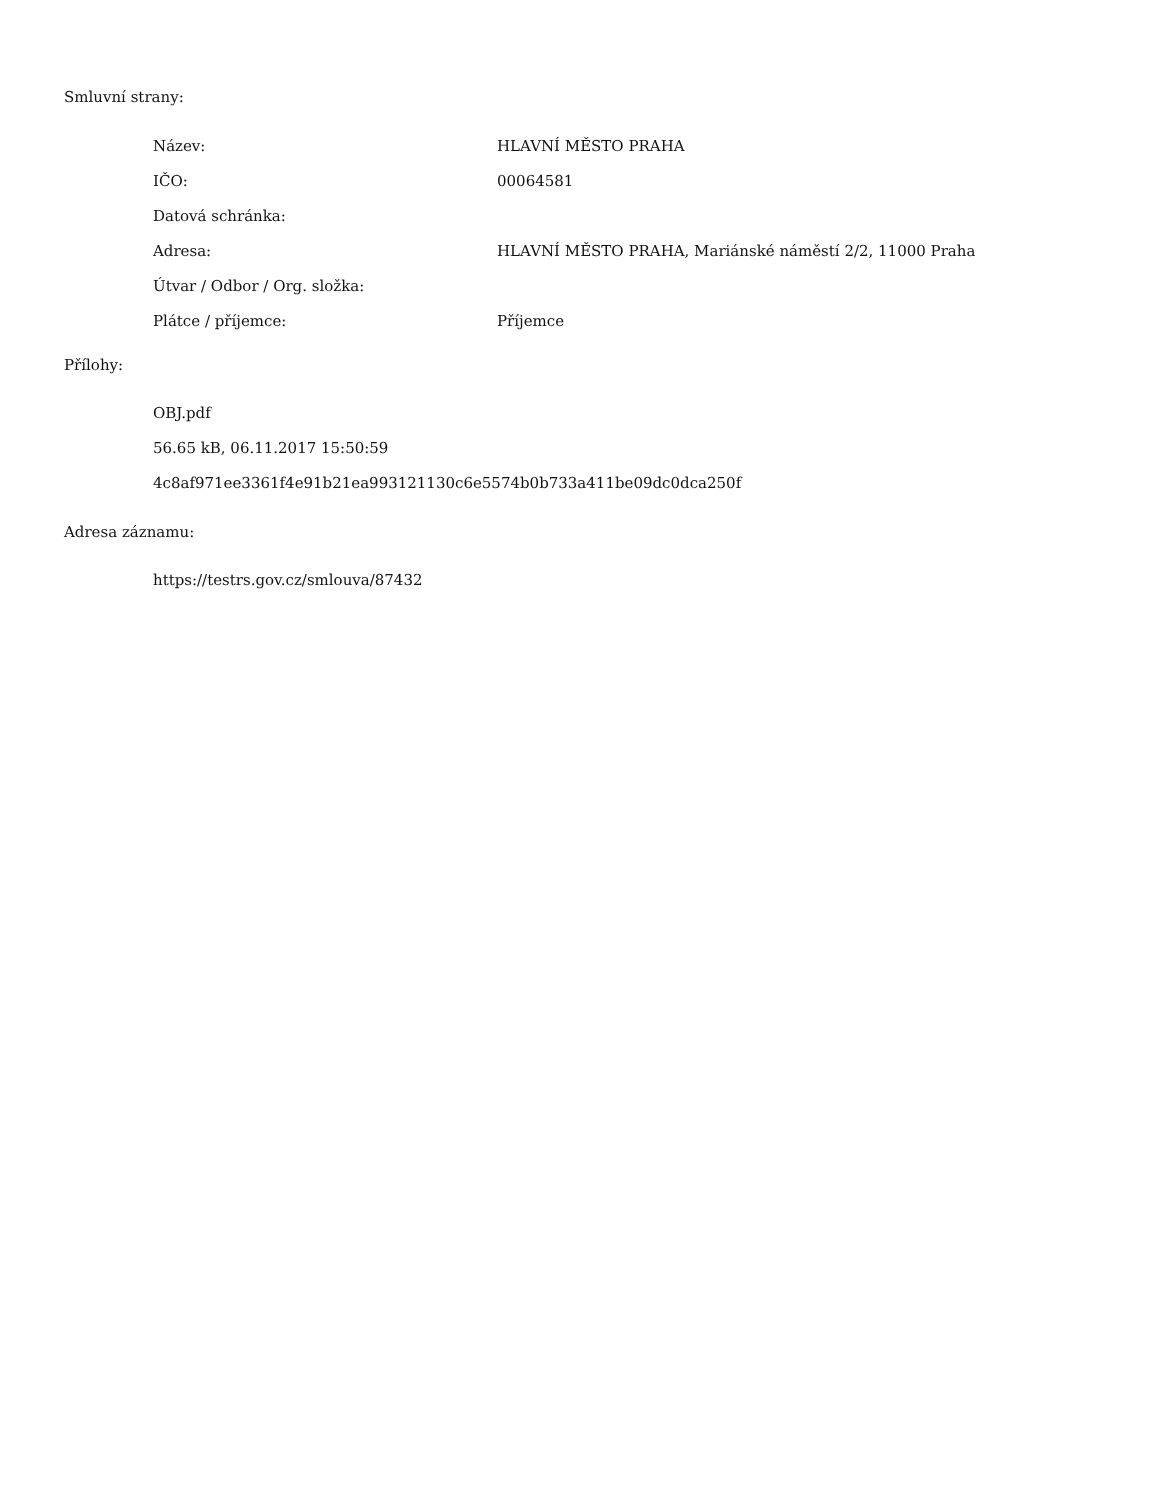Smluvní strany:
| Název: | HLAVNÍ MĚSTO PRAHA |
| IČO: | 00064581 |
| Datová schránka: | |
| Adresa: | HLAVNÍ MĚSTO PRAHA, Mariánské náměstí 2/2, 11000 Praha |
| Útvar / Odbor / Org. složka: | |
| Plátce / příjemce: | Příjemce |
Přílohy:
OBJ.pdf
56.65 kB, 06.11.2017 15:50:59
4c8af971ee3361f4e91b21ea993121130c6e5574b0b733a411be09dc0dca250f
Adresa záznamu:
https://testrs.gov.cz/smlouva/87432